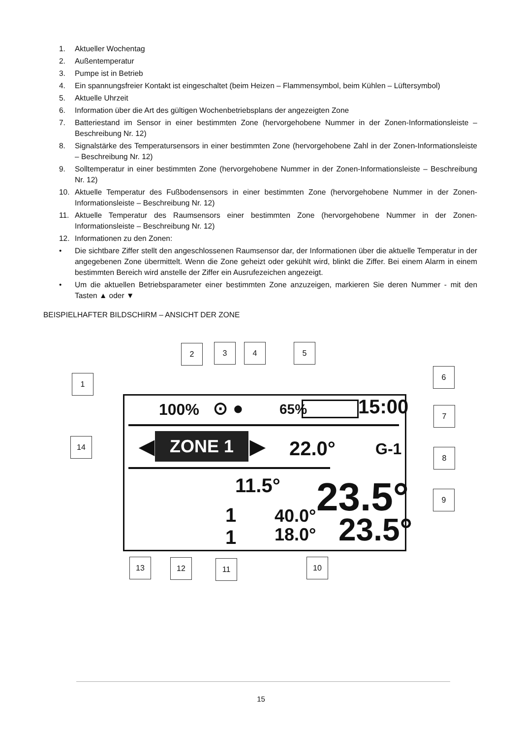1. Aktueller Wochentag
2. Außentemperatur
3. Pumpe ist in Betrieb
4. Ein spannungsfreier Kontakt ist eingeschaltet (beim Heizen – Flammensymbol, beim Kühlen – Lüftersymbol)
5. Aktuelle Uhrzeit
6. Information über die Art des gültigen Wochenbetriebsplans der angezeigten Zone
7. Batteriestand im Sensor in einer bestimmten Zone (hervorgehobene Nummer in der Zonen-Informationsleiste – Beschreibung Nr. 12)
8. Signalstärke des Temperatursensors in einer bestimmten Zone (hervorgehobene Zahl in der Zonen-Informationsleiste – Beschreibung Nr. 12)
9. Solltemperatur in einer bestimmten Zone (hervorgehobene Nummer in der Zonen-Informationsleiste – Beschreibung Nr. 12)
10. Aktuelle Temperatur des Fußbodensensors in einer bestimmten Zone (hervorgehobene Nummer in der Zonen-Informationsleiste – Beschreibung Nr. 12)
11. Aktuelle Temperatur des Raumsensors einer bestimmten Zone (hervorgehobene Nummer in der Zonen-Informationsleiste – Beschreibung Nr. 12)
12. Informationen zu den Zonen:
• Die sichtbare Ziffer stellt den angeschlossenen Raumsensor dar, der Informationen über die aktuelle Temperatur in der angegebenen Zone übermittelt. Wenn die Zone geheizt oder gekühlt wird, blinkt die Ziffer. Bei einem Alarm in einem bestimmten Bereich wird anstelle der Ziffer ein Ausrufezeichen angezeigt.
• Um die aktuellen Betriebsparameter einer bestimmten Zone anzuzeigen, markieren Sie deren Nummer - mit den Tasten ▲ oder ▼
BEISPIELHAFTER BILDSCHIRM – ANSICHT DER ZONE
100% ⊙ ● 65% 15:00
◀ ZONE 1 ▶ 22.0° G-1
11.5° 23.5°
1
1
40.0°
18.0°
23.5°
1
2 3 4 5
6
7
8
9
14
13 12 11 10
15